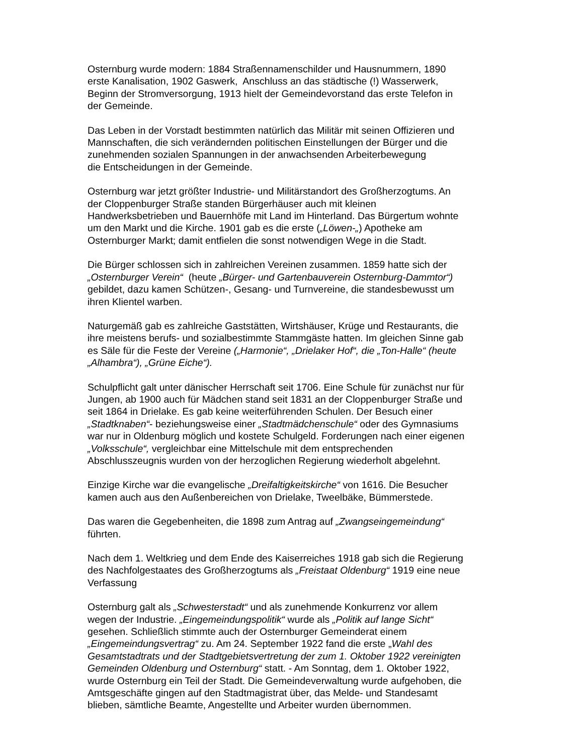Osternburg wurde modern: 1884 Straßennamenschilder und Hausnummern, 1890
erste Kanalisation, 1902 Gaswerk, Anschluss an das städtische (!) Wasserwerk,
Beginn der Stromversorgung, 1913 hielt der Gemeindevorstand das erste Telefon in
der Gemeinde.
Das Leben in der Vorstadt bestimmten natürlich das Militär mit seinen Offizieren und
Mannschaften, die sich verändernden politischen Einstellungen der Bürger und die
zunehmenden sozialen Spannungen in der anwachsenden Arbeiterbewegung
die Entscheidungen in der Gemeinde.
Osternburg war jetzt größter Industrie- und Militärstandort des Großherzogtums. An
der Cloppenburger Straße standen Bürgerhäuser auch mit kleinen
Handwerksbetrieben und Bauernhöfe mit Land im Hinterland. Das Bürgertum wohnte
um den Markt und die Kirche. 1901 gab es die erste („Löwen-„) Apotheke am
Osternburger Markt; damit entfielen die sonst notwendigen Wege in die Stadt.
Die Bürger schlossen sich in zahlreichen Vereinen zusammen. 1859 hatte sich der
„Osternburger Verein“ (heute „Bürger- und Gartenbauverein Osternburg-Dammtor“)
gebildet, dazu kamen Schützen-, Gesang- und Turnvereine, die standesbewusst um
ihren Klientel warben.
Naturgemäß gab es zahlreiche Gaststätten, Wirtshäuser, Krüge und Restaurants, die
ihre meistens berufs- und sozialbestimmte Stammgäste hatten. Im gleichen Sinne gab
es Säle für die Feste der Vereine („Harmonie“, „Drielaker Hof“, die „Ton-Halle“ (heute
„Alhambra“), „Grüne Eiche“).
Schulpflicht galt unter dänischer Herrschaft seit 1706. Eine Schule für zunächst nur für
Jungen, ab 1900 auch für Mädchen stand seit 1831 an der Cloppenburger Straße und
seit 1864 in Drielake. Es gab keine weiterführenden Schulen. Der Besuch einer
„Stadtknaben“- beziehungsweise einer „Stadtmädchenschule“ oder des Gymnasiums
war nur in Oldenburg möglich und kostete Schulgeld. Forderungen nach einer eigenen
„Volksschule“, vergleichbar eine Mittelschule mit dem entsprechenden
Abschlusszeugnis wurden von der herzoglichen Regierung wiederholt abgelehnt.
Einzige Kirche war die evangelische „Dreifaltigkeitskirche“ von 1616. Die Besucher
kamen auch aus den Außenbereichen von Drielake, Tweelbäke, Bümmerstede.
Das waren die Gegebenheiten, die 1898 zum Antrag auf „Zwangseingemeindung“
führten.
Nach dem 1. Weltkrieg und dem Ende des Kaiserreiches 1918 gab sich die Regierung
des Nachfolgestaates des Großherzogtums als „Freistaat Oldenburg“ 1919 eine neue
Verfassung
Osternburg galt als „Schwesterstadt“ und als zunehmende Konkurrenz vor allem
wegen der Industrie. „Eingemeindungspolitik“ wurde als „Politik auf lange Sicht“
gesehen. Schließlich stimmte auch der Osternburger Gemeinderat einem
„Eingemeindungsvertrag“ zu. Am 24. September 1922 fand die erste „Wahl des
Gesamtstadtrats und der Stadtgebietsvertretung der zum 1. Oktober 1922 vereinigten
Gemeinden Oldenburg und Osternburg“ statt. - Am Sonntag, dem 1. Oktober 1922,
wurde Osternburg ein Teil der Stadt. Die Gemeindeverwaltung wurde aufgehoben, die
Amtsgeschäfte gingen auf den Stadtmagistrat über, das Melde- und Standesamt
blieben, sämtliche Beamte, Angestellte und Arbeiter wurden übernommen.